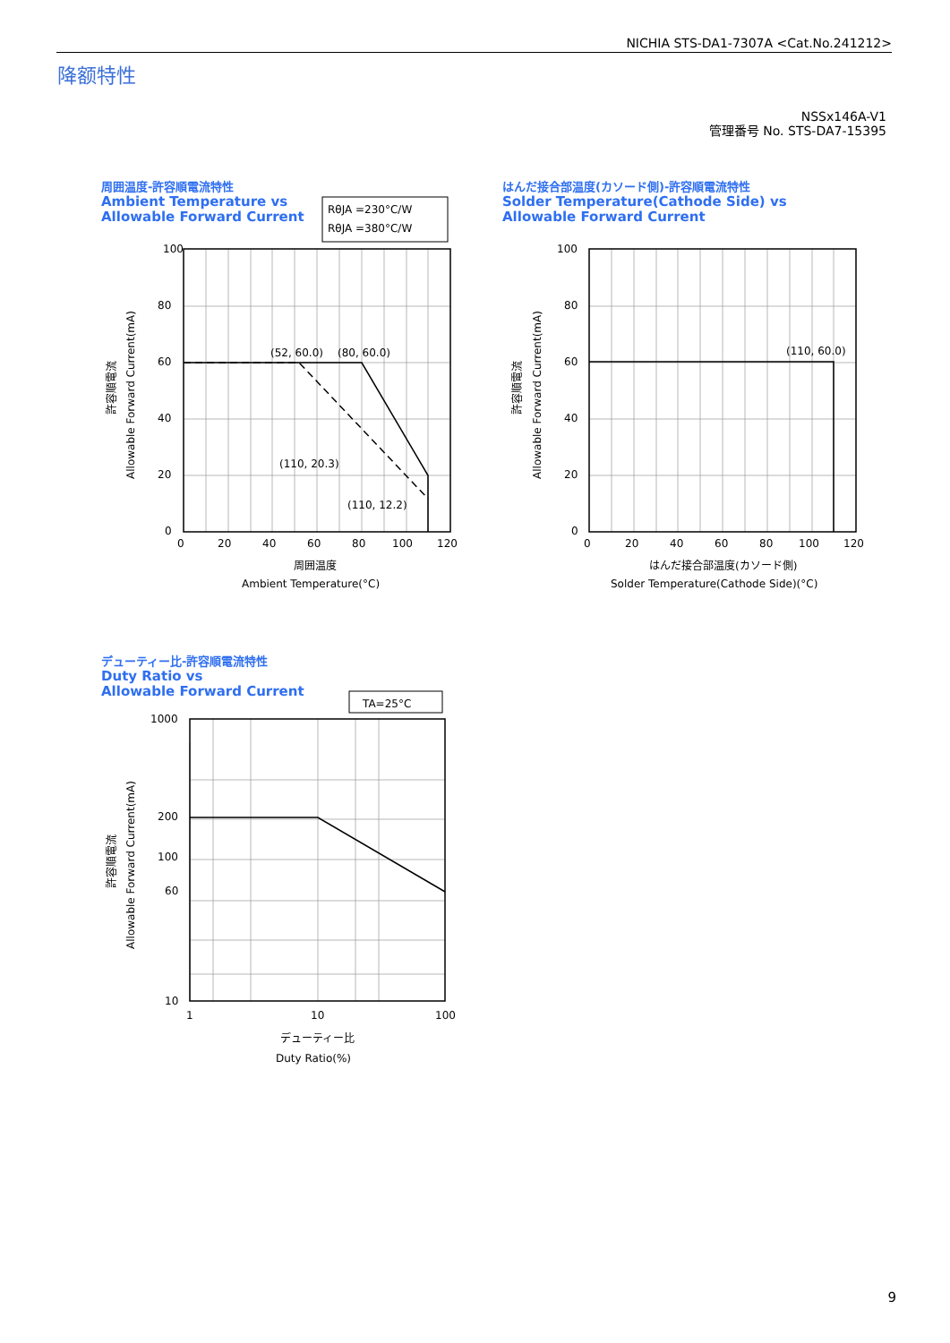NICHIA STS-DA1-7307A <Cat.No.241212>
降额特性
NSSx146A-V1
管理番号 No. STS-DA7-15395
周囲温度-許容順電流特性
Ambient Temperature vs
Allowable Forward Current
RθJA =230°C/W
RθJA =380°C/W
100
80
60
40
20
0
0
20
40
60
80
100
120
(52, 60.0)
(80, 60.0)
(110, 20.3)
(110, 12.2)
周囲温度
Ambient Temperature(°C)
許容順電流
Allowable Forward Current(mA)
はんだ接合部温度(カソード側)-許容順電流特性
Solder Temperature(Cathode Side) vs
Allowable Forward Current
100
80
60
40
20
0
0
20
40
60
80
100
120
(110, 60.0)
はんだ接合部温度(カソード側)
Solder Temperature(Cathode Side)(°C)
許容順電流
Allowable Forward Current(mA)
デューティー比-許容順電流特性
Duty Ratio vs
Allowable Forward Current
TA=25°C
1000
200
100
60
10
1
10
100
デューティー比
Duty Ratio(%)
許容順電流
Allowable Forward Current(mA)
9